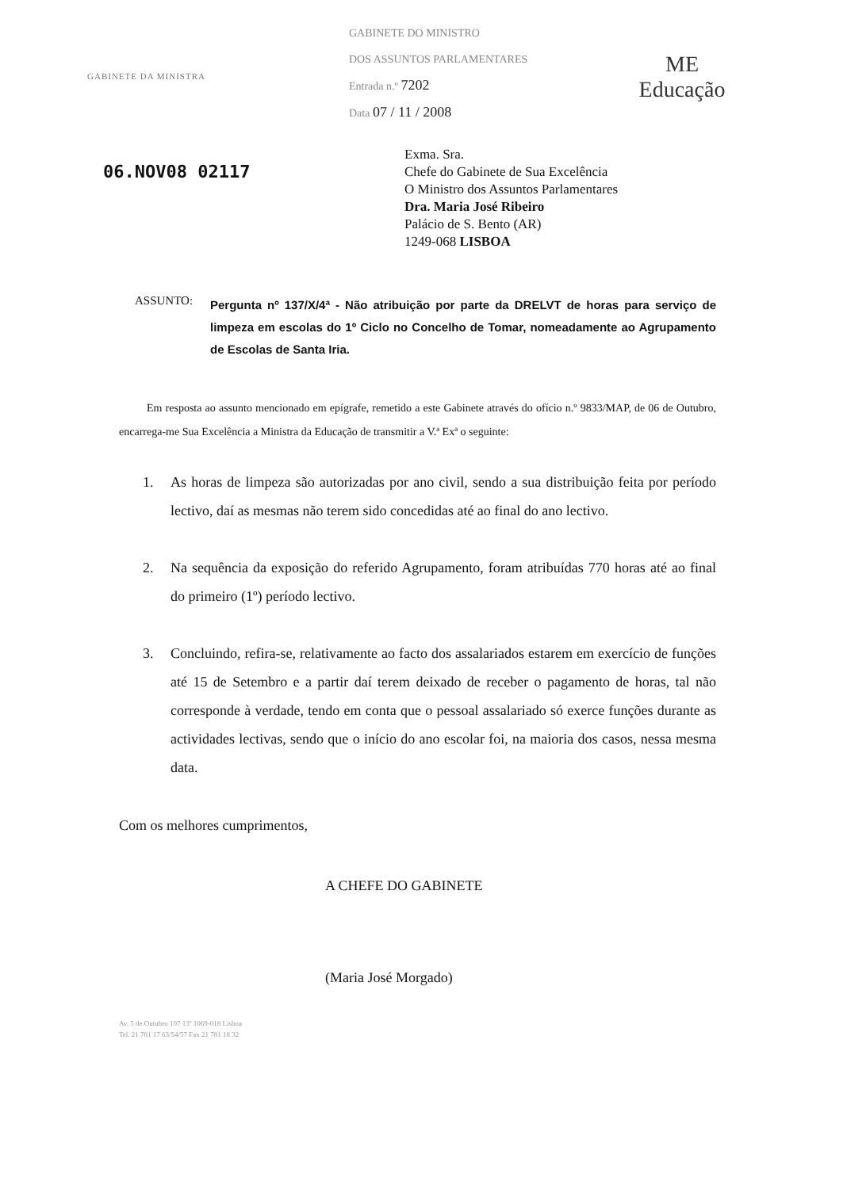GABINETE DA MINISTRA
GABINETE DO MINISTRO
DOS ASSUNTOS PARLAMENTARES
Entrada n.º 7202
Data 07 / 11 / 2008
ME
Educação
06.NOV08 02117
Exma. Sra.
Chefe do Gabinete de Sua Excelência
O Ministro dos Assuntos Parlamentares
Dra. Maria José Ribeiro
Palácio de S. Bento (AR)
1249-068 LISBOA
ASSUNTO:
Pergunta nº 137/X/4ª - Não atribuição por parte da DRELVT de horas para serviço de limpeza em escolas do 1º Ciclo no Concelho de Tomar, nomeadamente ao Agrupamento de Escolas de Santa Iria.
Em resposta ao assunto mencionado em epígrafe, remetido a este Gabinete através do ofício n.º 9833/MAP, de 06 de Outubro, encarrega-me Sua Excelência a Ministra da Educação de transmitir a V.ª Exª o seguinte:
1. As horas de limpeza são autorizadas por ano civil, sendo a sua distribuição feita por período lectivo, daí as mesmas não terem sido concedidas até ao final do ano lectivo.
2. Na sequência da exposição do referido Agrupamento, foram atribuídas 770 horas até ao final do primeiro (1º) período lectivo.
3. Concluindo, refira-se, relativamente ao facto dos assalariados estarem em exercício de funções até 15 de Setembro e a partir daí terem deixado de receber o pagamento de horas, tal não corresponde à verdade, tendo em conta que o pessoal assalariado só exerce funções durante as actividades lectivas, sendo que o início do ano escolar foi, na maioria dos casos, nessa mesma data.
Com os melhores cumprimentos,
A CHEFE DO GABINETE
(Maria José Morgado)
Av. 5 de Outubro 107 13º 1069-018 Lisboa
Tel. 21 781 17 63/54/57 Fax 21 781 18 32